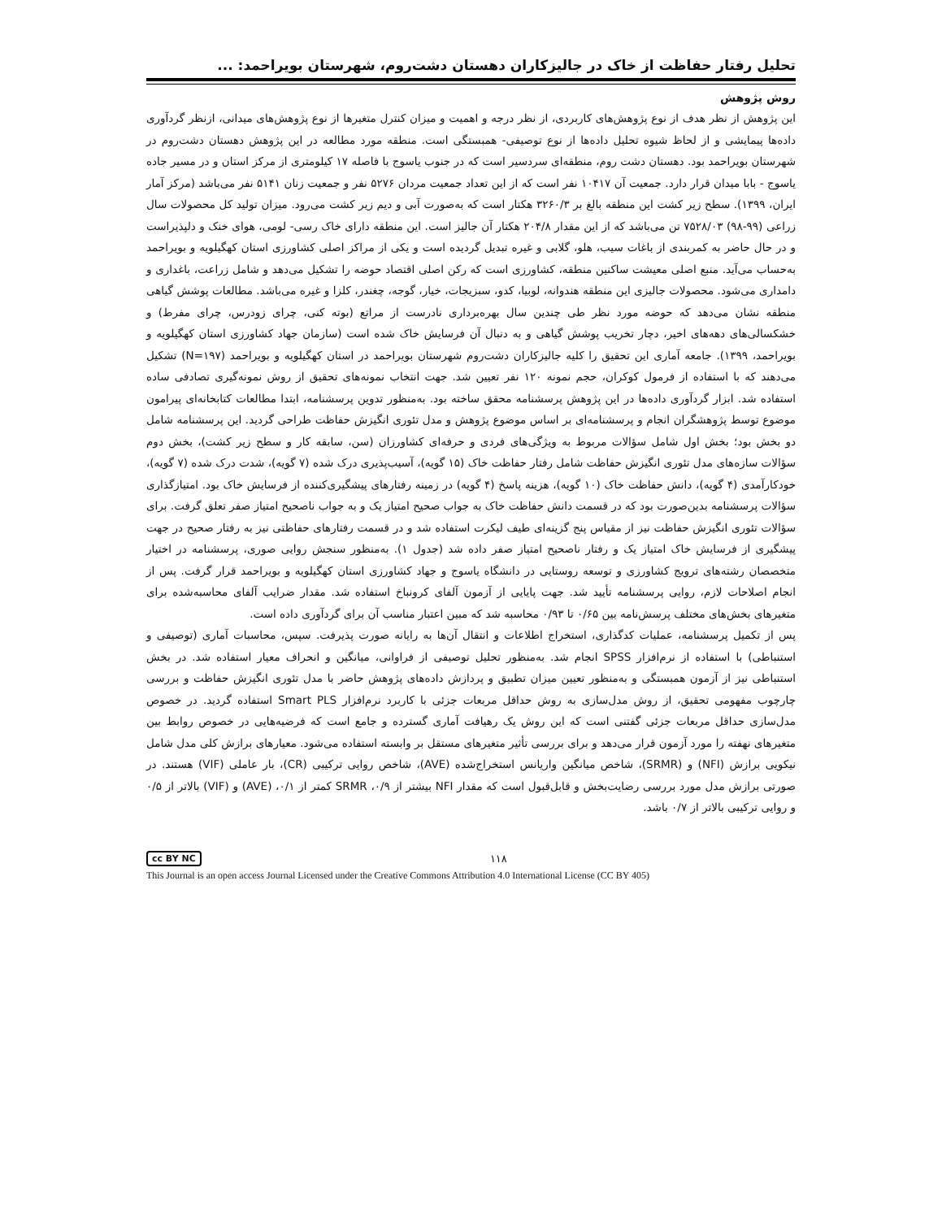تحلیل رفتار حفاظت از خاک در جالیزکاران دهستان دشت‌روم، شهرستان بویراحمد: ...
روش پژوهش
این پژوهش از نظر هدف از نوع پژوهش‌های کاربردی، از نظر درجه و اهمیت و میزان کنترل متغیرها از نوع پژوهش‌های میدانی، ازنظر گردآوری داده‌ها پیمایشی و از لحاظ شیوه تحلیل داده‌ها از نوع توصیفی- همبستگی است. منطقه مورد مطالعه در این پژوهش دهستان دشت‌روم در شهرستان بویراحمد بود. دهستان دشت روم، منطقه‌ای سردسیر است که در جنوب یاسوج با فاصله ۱۷ کیلومتری از مرکز استان و در مسیر جاده یاسوج - بابا میدان قرار دارد. جمعیت آن ۱۰۴۱۷ نفر است که از این تعداد جمعیت مردان ۵۲۷۶ نفر و جمعیت زنان ۵۱۴۱ نفر می‌باشد (مرکز آمار ایران، ۱۳۹۹). سطح زیر کشت این منطقه بالغ بر ۳۲۶۰/۳ هکتار است که به‌صورت آبی و دیم زیر کشت می‌رود. میزان تولید کل محصولات سال زراعی (۹۹-۹۸) ۷۵۲۸/۰۳ تن می‌باشد که از این مقدار ۲۰۴/۸ هکتار آن جالیز است. این منطقه دارای خاک رسی- لومی، هوای خنک و دلپذیراست و در حال حاضر به کمربندی از باغات سیب، هلو، گلابی و غیره تبدیل گردیده است و یکی از مراکز اصلی کشاورزی استان کهگیلویه و بویراحمد به‌حساب می‌آید. منبع اصلی معیشت ساکنین منطقه، کشاورزی است که رکن اصلی اقتصاد حوضه را تشکیل می‌دهد و شامل زراعت، باغداری و دامداری می‌شود. محصولات جالیزی این منطقه هندوانه، لوبیا، کدو، سبزیجات، خیار، گوجه، چغندر، کلزا و غیره می‌باشد. مطالعات پوشش گیاهی منطقه نشان می‌دهد که حوضه مورد نظر طی چندین سال بهره‌برداری نادرست از مراتع (بوته کنی، چرای زودرس، چرای مفرط) و خشکسالی‌های دهه‌های اخیر، دچار تخریب پوشش گیاهی و به دنبال آن فرسایش خاک شده است (سازمان جهاد کشاورزی استان کهگیلویه و بویراحمد، ۱۳۹۹). جامعه آماری این تحقیق را کلیه جالیزکاران دشت‌روم شهرستان بویراحمد در استان کهگیلویه و بویراحمد (N=۱۹۷) تشکیل می‌دهند که با استفاده از فرمول کوکران، حجم نمونه ۱۲۰ نفر تعیین شد. جهت انتخاب نمونه‌های تحقیق از روش نمونه‌گیری تصادفی ساده استفاده شد. ابزار گردآوری داده‌ها در این پژوهش پرسشنامه محقق ساخته بود. به‌منظور تدوین پرسشنامه، ابتدا مطالعات کتابخانه‌ای پیرامون موضوع توسط پژوهشگران انجام و پرسشنامه‌ای بر اساس موضوع پژوهش و مدل تئوری انگیزش حفاظت طراحی گردید. این پرسشنامه شامل دو بخش بود؛ بخش اول شامل سؤالات مربوط به ویژگی‌های فردی و حرفه‌ای کشاورزان (سن، سابقه کار و سطح زیر کشت)، بخش دوم سؤالات سازه‌های مدل تئوری انگیزش حفاظت شامل رفتار حفاظت خاک (۱۵ گویه)، آسیب‌پذیری درک شده (۷ گویه)، شدت درک شده (۷ گویه)، خودکارآمدی (۴ گویه)، دانش حفاظت خاک (۱۰ گویه)، هزینه پاسخ (۴ گویه) در زمینه رفتارهای پیشگیری‌کننده از فرسایش خاک بود. امتیازگذاری سؤالات پرسشنامه بدین‌صورت بود که در قسمت دانش حفاظت خاک به جواب صحیح امتیاز یک و به جواب ناصحیح امتیاز صفر تعلق گرفت. برای سؤالات تئوری انگیزش حفاظت نیز از مقیاس پنج گزینه‌ای طیف لیکرت استفاده شد و در قسمت رفتارهای حفاظتی نیز به رفتار صحیح در جهت پیشگیری از فرسایش خاک امتیاز یک و رفتار ناصحیح امتیاز صفر داده شد (جدول ۱). به‌منظور سنجش روایی صوری، پرسشنامه در اختیار متخصصان رشته‌های ترویج کشاورزی و توسعه روستایی در دانشگاه یاسوج و جهاد کشاورزی استان کهگیلویه و بویراحمد قرار گرفت. پس از انجام اصلاحات لازم، روایی پرسشنامه تأیید شد. جهت پایایی از آزمون آلفای کرونباخ استفاده شد. مقدار ضرایب آلفای محاسبه‌شده برای متغیرهای بخش‌های مختلف پرسش‌نامه بین ۰/۶۵ تا ۰/۹۳ محاسبه شد که مبین اعتبار مناسب آن برای گردآوری داده است.
پس از تکمیل پرسشنامه، عملیات کدگذاری، استخراج اطلاعات و انتقال آن‌ها به رایانه صورت پذیرفت. سپس، محاسبات آماری (توصیفی و استنباطی) با استفاده از نرم‌افزار SPSS انجام شد. به‌منظور تحلیل توصیفی از فراوانی، میانگین و انحراف معیار استفاده شد. در بخش استنباطی نیز از آزمون همبستگی و به‌منظور تعیین میزان تطبیق و پردازش داده‌های پژوهش حاضر با مدل تئوری انگیزش حفاظت و بررسی چارچوب مفهومی تحقیق، از روش مدل‌سازی به روش حداقل مربعات جزئی با کاربرد نرم‌افزار Smart PLS استفاده گردید. در خصوص مدل‌سازی حداقل مربعات جزئی گفتنی است که این روش یک رهیافت آماری گسترده و جامع است که فرضیه‌هایی در خصوص روابط بین متغیرهای نهفته را مورد آزمون قرار می‌دهد و برای بررسی تأثیر متغیرهای مستقل بر وابسته استفاده می‌شود. معیارهای برازش کلی مدل شامل نیکویی برازش (NFI) و (SRMR)، شاخص میانگین واریانس استخراج‌شده (AVE)، شاخص روایی ترکیبی (CR)، بار عاملی (VIF) هستند. در صورتی برازش مدل مورد بررسی رضایت‌بخش و قابل‌قبول است که مقدار NFI بیشتر از ۰/۹، SRMR کمتر از ۰/۱، (AVE) و (VIF) بالاتر از ۰/۵ و روایی ترکیبی بالاتر از ۰/۷ باشد.
cc BY NC ۱۱۸
This Journal is an open access Journal Licensed under the Creative Commons Attribution 4.0 International License (CC BY 405)